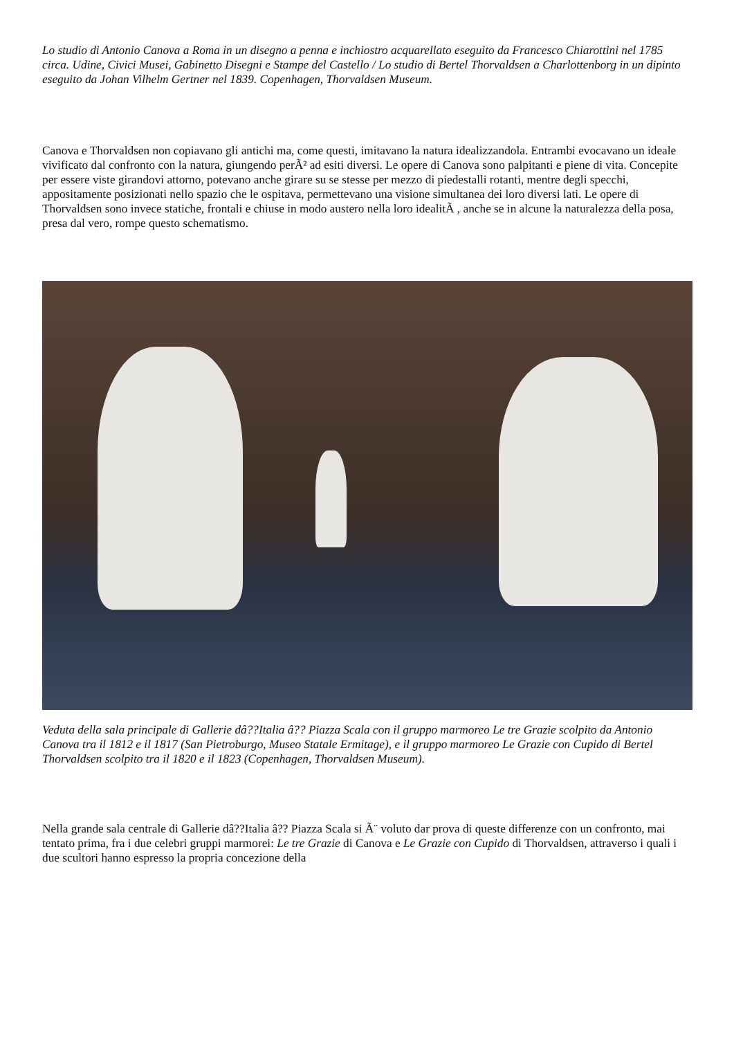Lo studio di Antonio Canova a Roma in un disegno a penna e inchiostro acquarellato eseguito da Francesco Chiarottini nel 1785 circa. Udine, Civici Musei, Gabinetto Disegni e Stampe del Castello / Lo studio di Bertel Thorvaldsen a Charlottenborg in un dipinto eseguito da Johan Vilhelm Gertner nel 1839. Copenhagen, Thorvaldsen Museum.
Canova e Thorvaldsen non copiavano gli antichi ma, come questi, imitavano la natura idealizzandola. Entrambi evocavano un ideale vivificato dal confronto con la natura, giungendo perÃ² ad esiti diversi. Le opere di Canova sono palpitanti e piene di vita. Concepite per essere viste girandovi attorno, potevano anche girare su se stesse per mezzo di piedestalli rotanti, mentre degli specchi, appositamente posizionati nello spazio che le ospitava, permettevano una visione simultanea dei loro diversi lati. Le opere di Thorvaldsen sono invece statiche, frontali e chiuse in modo austero nella loro idealitÃ , anche se in alcune la naturalezza della posa, presa dal vero, rompe questo schematismo.
Veduta della sala principale di Gallerie dâ??Italia â?? Piazza Scala con il gruppo marmoreo Le tre Grazie scolpito da Antonio Canova tra il 1812 e il 1817 (San Pietroburgo, Museo Statale Ermitage), e il gruppo marmoreo Le Grazie con Cupido di Bertel Thorvaldsen scolpito tra il 1820 e il 1823 (Copenhagen, Thorvaldsen Museum).
Nella grande sala centrale di Gallerie dâ??Italia â?? Piazza Scala si Ã¨ voluto dar prova di queste differenze con un confronto, mai tentato prima, fra i due celebri gruppi marmorei: Le tre Grazie di Canova e Le Grazie con Cupido di Thorvaldsen, attraverso i quali i due scultori hanno espresso la propria concezione della